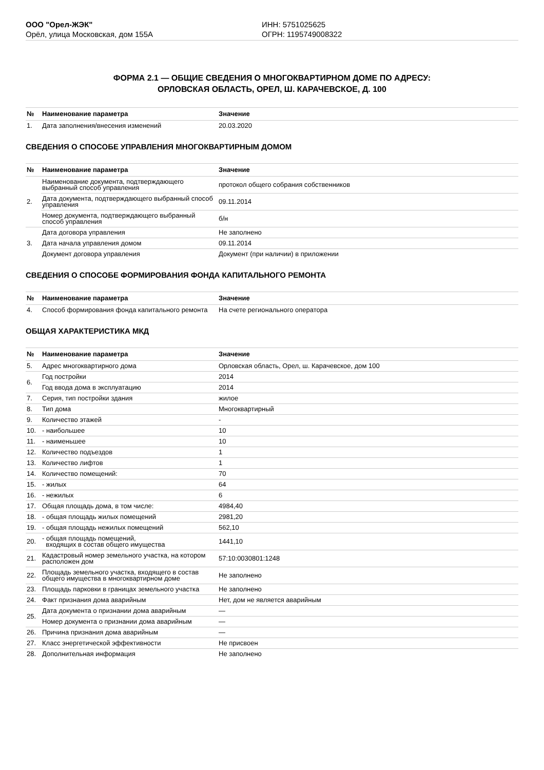ООО "Орел-ЖЭК"
Орёл, улица Московская, дом 155А
ИНН: 5751025625
ОГРН: 1195749008322
ФОРМА 2.1 — ОБЩИЕ СВЕДЕНИЯ О МНОГОКВАРТИРНОМ ДОМЕ ПО АДРЕСУ:
ОРЛОВСКАЯ ОБЛАСТЬ, ОРЕЛ, Ш. КАРАЧЕВСКОЕ, Д. 100
| № | Наименование параметра | Значение |
| --- | --- | --- |
| 1. | Дата заполнения/внесения изменений | 20.03.2020 |
СВЕДЕНИЯ О СПОСОБЕ УПРАВЛЕНИЯ МНОГОКВАРТИРНЫМ ДОМОМ
| № | Наименование параметра | Значение |
| --- | --- | --- |
| 2. | Наименование документа, подтверждающего выбранный способ управления | протокол общего собрания собственников |
| | Дата документа, подтверждающего выбранный способ управления | 09.11.2014 |
| | Номер документа, подтверждающего выбранный способ управления | б/н |
| 3. | Дата договора управления | Не заполнено |
| | Дата начала управления домом | 09.11.2014 |
| | Документ договора управления | Документ (при наличии) в приложении |
СВЕДЕНИЯ О СПОСОБЕ ФОРМИРОВАНИЯ ФОНДА КАПИТАЛЬНОГО РЕМОНТА
| № | Наименование параметра | Значение |
| --- | --- | --- |
| 4. | Способ формирования фонда капитального ремонта | На счете регионального оператора |
ОБЩАЯ ХАРАКТЕРИСТИКА МКД
| № | Наименование параметра | Значение |
| --- | --- | --- |
| 5. | Адрес многоквартирного дома | Орловская область, Орел, ш. Карачевское, дом 100 |
| 6. | Год постройки | 2014 |
| | Год ввода дома в эксплуатацию | 2014 |
| 7. | Серия, тип постройки здания | жилое |
| 8. | Тип дома | Многоквартирный |
| 9. | Количество этажей | - |
| 10. | - наибольшее | 10 |
| 11. | - наименьшее | 10 |
| 12. | Количество подъездов | 1 |
| 13. | Количество лифтов | 1 |
| 14. | Количество помещений: | 70 |
| 15. | - жилых | 64 |
| 16. | - нежилых | 6 |
| 17. | Общая площадь дома, в том числе: | 4984,40 |
| 18. | - общая площадь жилых помещений | 2981,20 |
| 19. | - общая площадь нежилых помещений | 562,10 |
| 20. | - общая площадь помещений, входящих в состав общего имущества | 1441,10 |
| 21. | Кадастровый номер земельного участка, на котором расположен дом | 57:10:0030801:1248 |
| 22. | Площадь земельного участка, входящего в состав общего имущества в многоквартирном доме | Не заполнено |
| 23. | Площадь парковки в границах земельного участка | Не заполнено |
| 24. | Факт признания дома аварийным | Нет, дом не является аварийным |
| 25. | Дата документа о признании дома аварийным | — |
| | Номер документа о признании дома аварийным | — |
| 26. | Причина признания дома аварийным | — |
| 27. | Класс энергетической эффективности | Не присвоен |
| 28. | Дополнительная информация | Не заполнено |